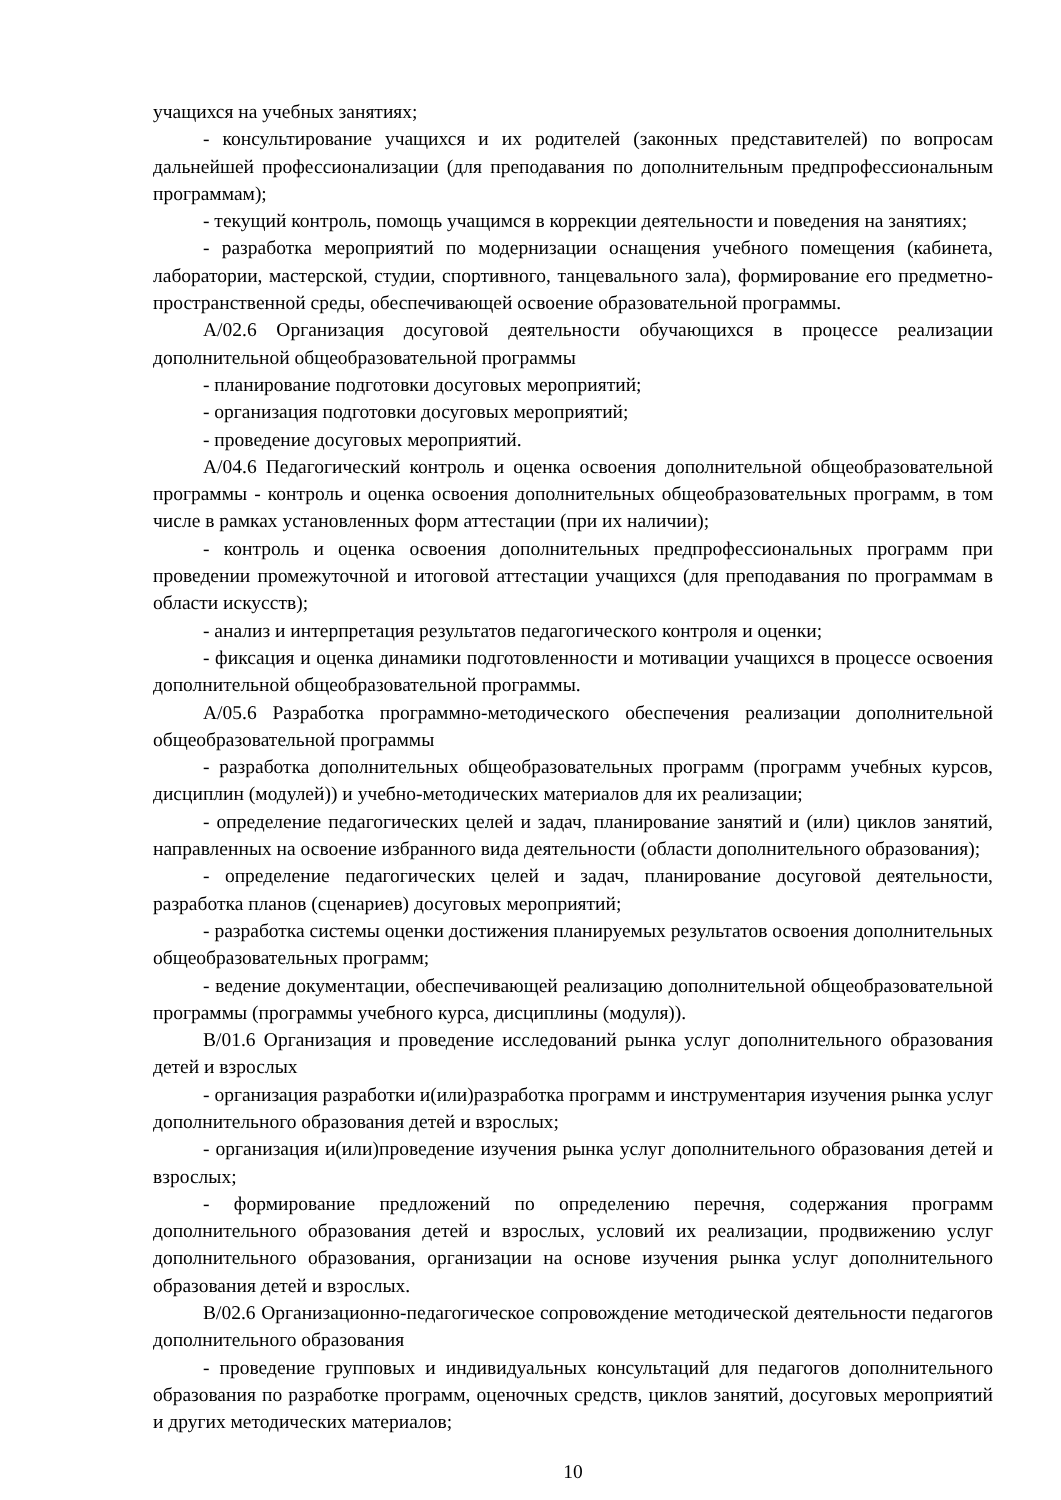учащихся на учебных занятиях;
- консультирование учащихся и их родителей (законных представителей) по вопросам дальнейшей профессионализации (для преподавания по дополнительным предпрофессиональным программам);
- текущий контроль, помощь учащимся в коррекции деятельности и поведения на занятиях;
- разработка мероприятий по модернизации оснащения учебного помещения (кабинета, лаборатории, мастерской, студии, спортивного, танцевального зала), формирование его предметно-пространственной среды, обеспечивающей освоение образовательной программы.
А/02.6 Организация досуговой деятельности обучающихся в процессе реализации дополнительной общеобразовательной программы
- планирование подготовки досуговых мероприятий;
- организация подготовки досуговых мероприятий;
- проведение досуговых мероприятий.
А/04.6 Педагогический контроль и оценка освоения дополнительной общеобразовательной программы - контроль и оценка освоения дополнительных общеобразовательных программ, в том числе в рамках установленных форм аттестации (при их наличии);
- контроль и оценка освоения дополнительных предпрофессиональных программ при проведении промежуточной и итоговой аттестации учащихся (для преподавания по программам в области искусств);
- анализ и интерпретация результатов педагогического контроля и оценки;
- фиксация и оценка динамики подготовленности и мотивации учащихся в процессе освоения дополнительной общеобразовательной программы.
А/05.6 Разработка программно-методического обеспечения реализации дополнительной общеобразовательной программы
- разработка дополнительных общеобразовательных программ (программ учебных курсов, дисциплин (модулей)) и учебно-методических материалов для их реализации;
- определение педагогических целей и задач, планирование занятий и (или) циклов занятий, направленных на освоение избранного вида деятельности (области дополнительного образования);
- определение педагогических целей и задач, планирование досуговой деятельности, разработка планов (сценариев) досуговых мероприятий;
- разработка системы оценки достижения планируемых результатов освоения дополнительных общеобразовательных программ;
- ведение документации, обеспечивающей реализацию дополнительной общеобразовательной программы (программы учебного курса, дисциплины (модуля)).
В/01.6 Организация и проведение исследований рынка услуг дополнительного образования детей и взрослых
- организация разработки и(или)разработка программ и инструментария изучения рынка услуг дополнительного образования детей и взрослых;
- организация и(или)проведение изучения рынка услуг дополнительного образования детей и взрослых;
- формирование предложений по определению перечня, содержания программ дополнительного образования детей и взрослых, условий их реализации, продвижению услуг дополнительного образования, организации на основе изучения рынка услуг дополнительного образования детей и взрослых.
В/02.6 Организационно-педагогическое сопровождение методической деятельности педагогов дополнительного образования
- проведение групповых и индивидуальных консультаций для педагогов дополнительного образования по разработке программ, оценочных средств, циклов занятий, досуговых мероприятий и других методических материалов;
10